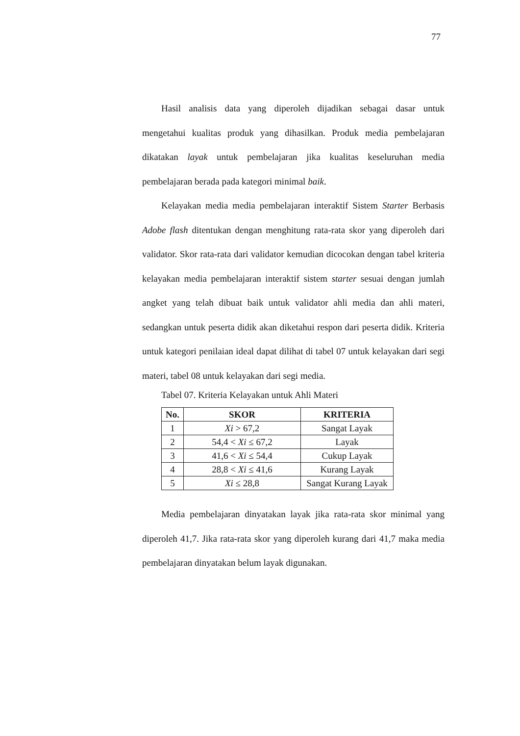77
Hasil analisis data yang diperoleh dijadikan sebagai dasar untuk mengetahui kualitas produk yang dihasilkan. Produk media pembelajaran dikatakan layak untuk pembelajaran jika kualitas keseluruhan media pembelajaran berada pada kategori minimal baik.
Kelayakan media media pembelajaran interaktif Sistem Starter Berbasis Adobe flash ditentukan dengan menghitung rata-rata skor yang diperoleh dari validator. Skor rata-rata dari validator kemudian dicocokan dengan tabel kriteria kelayakan media pembelajaran interaktif sistem starter sesuai dengan jumlah angket yang telah dibuat baik untuk validator ahli media dan ahli materi, sedangkan untuk peserta didik akan diketahui respon dari peserta didik. Kriteria untuk kategori penilaian ideal dapat dilihat di tabel 07 untuk kelayakan dari segi materi, tabel 08 untuk kelayakan dari segi media.
Tabel 07. Kriteria Kelayakan untuk Ahli Materi
| No. | SKOR | KRITERIA |
| --- | --- | --- |
| 1 | Xi > 67,2 | Sangat Layak |
| 2 | 54,4 < Xi ≤ 67,2 | Layak |
| 3 | 41,6 < Xi ≤ 54,4 | Cukup Layak |
| 4 | 28,8 < Xi ≤ 41,6 | Kurang Layak |
| 5 | Xi ≤ 28,8 | Sangat Kurang Layak |
Media pembelajaran dinyatakan layak jika rata-rata skor minimal yang diperoleh 41,7. Jika rata-rata skor yang diperoleh kurang dari 41,7 maka media pembelajaran dinyatakan belum layak digunakan.